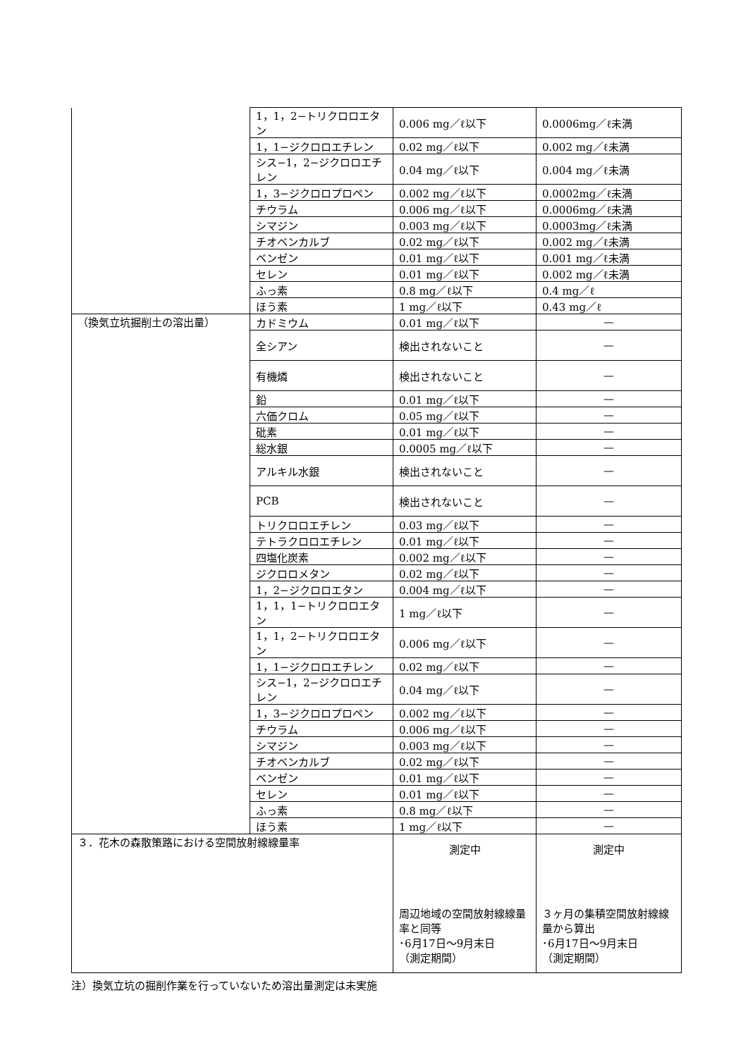| | 1，1，2−トリクロロエタン | 0.006 mg／ℓ以下 | 0.0006mg／ℓ未満 |
| | 1，1−ジクロロエチレン | 0.02 mg／ℓ以下 | 0.002 mg／ℓ未満 |
| | シス−1，2−ジクロロエチレン | 0.04 mg／ℓ以下 | 0.004 mg／ℓ未満 |
| | 1，3−ジクロロプロペン | 0.002 mg／ℓ以下 | 0.0002mg／ℓ未満 |
| | チウラム | 0.006 mg／ℓ以下 | 0.0006mg／ℓ未満 |
| | シマジン | 0.003 mg／ℓ以下 | 0.0003mg／ℓ未満 |
| | チオベンカルブ | 0.02 mg／ℓ以下 | 0.002 mg／ℓ未満 |
| | ベンゼン | 0.01 mg／ℓ以下 | 0.001 mg／ℓ未満 |
| | セレン | 0.01 mg／ℓ以下 | 0.002 mg／ℓ未満 |
| | ふっ素 | 0.8 mg／ℓ以下 | 0.4 mg／ℓ |
| | ほう素 | 1 mg／ℓ以下 | 0.43 mg／ℓ |
| （換気立坑掘削土の溶出量） | カドミウム | 0.01 mg／ℓ以下 | — |
| | 全シアン | 検出されないこと | — |
| | 有機燐 | 検出されないこと | — |
| | 鉛 | 0.01 mg／ℓ以下 | — |
| | 六価クロム | 0.05 mg／ℓ以下 | — |
| | 砒素 | 0.01 mg／ℓ以下 | — |
| | 総水銀 | 0.0005 mg／ℓ以下 | — |
| | アルキル水銀 | 検出されないこと | — |
| | PCB | 検出されないこと | — |
| | トリクロロエチレン | 0.03 mg／ℓ以下 | — |
| | テトラクロロエチレン | 0.01 mg／ℓ以下 | — |
| | 四塩化炭素 | 0.002 mg／ℓ以下 | — |
| | ジクロロメタン | 0.02 mg／ℓ以下 | — |
| | 1，2−ジクロロエタン | 0.004 mg／ℓ以下 | — |
| | 1，1，1−トリクロロエタン | 1 mg／ℓ以下 | — |
| | 1，1，2−トリクロロエタン | 0.006 mg／ℓ以下 | — |
| | 1，1−ジクロロエチレン | 0.02 mg／ℓ以下 | — |
| | シス−1，2−ジクロロエチレン | 0.04 mg／ℓ以下 | — |
| | 1，3−ジクロロプロペン | 0.002 mg／ℓ以下 | — |
| | チウラム | 0.006 mg／ℓ以下 | — |
| | シマジン | 0.003 mg／ℓ以下 | — |
| | チオベンカルブ | 0.02 mg／ℓ以下 | — |
| | ベンゼン | 0.01 mg／ℓ以下 | — |
| | セレン | 0.01 mg／ℓ以下 | — |
| | ふっ素 | 0.8 mg／ℓ以下 | — |
| | ほう素 | 1 mg／ℓ以下 | — |
| ３．花木の森散策路における空間放射線線量率 | | 測定中 周辺地域の空間放射線線量率と同等 ･6月17日～9月末日 （測定期間） | 測定中 ３ヶ月の集積空間放射線線量から算出 ･6月17日～9月末日 （測定期間） |
注）換気立坑の掘削作業を行っていないため溶出量測定は未実施